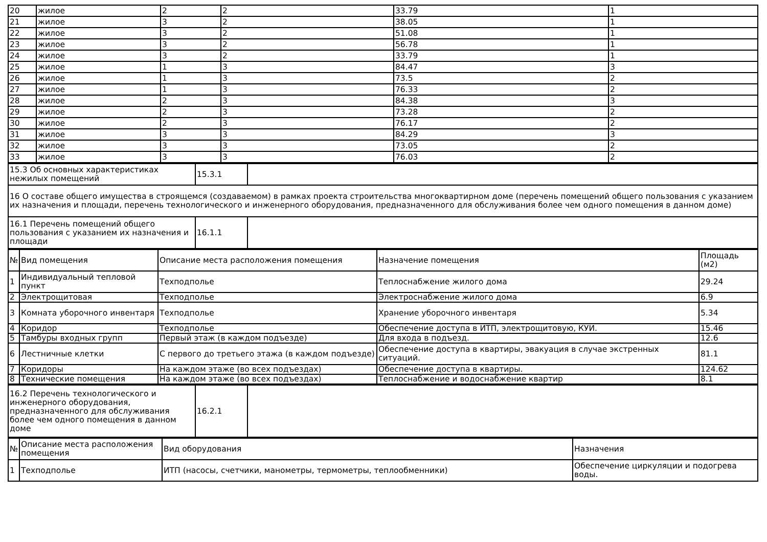| 20 | жилое | 2 | 2 | 33.79 | 1 |
| 21 | жилое | 3 | 2 | 38.05 | 1 |
| 22 | жилое | 3 | 2 | 51.08 | 1 |
| 23 | жилое | 3 | 2 | 56.78 | 1 |
| 24 | жилое | 3 | 2 | 33.79 | 1 |
| 25 | жилое | 1 | 3 | 84.47 | 3 |
| 26 | жилое | 1 | 3 | 73.5 | 2 |
| 27 | жилое | 1 | 3 | 76.33 | 2 |
| 28 | жилое | 2 | 3 | 84.38 | 3 |
| 29 | жилое | 2 | 3 | 73.28 | 2 |
| 30 | жилое | 2 | 3 | 76.17 | 2 |
| 31 | жилое | 3 | 3 | 84.29 | 3 |
| 32 | жилое | 3 | 3 | 73.05 | 2 |
| 33 | жилое | 3 | 3 | 76.03 | 2 |
| 15.3 Об основных характеристиках нежилых помещений | 15.3.1 | |
| 16 О составе общего имущества в строящемся (создаваемом) в рамках проекта строительства многоквартирном доме (перечень помещений общего пользования с указанием их назначения и площади, перечень технологического и инженерного оборудования, предназначенного для обслуживания более чем одного помещения в данном доме) | | |
| 16.1 Перечень помещений общего пользования с указанием их назначения и площади | 16.1.1 | |
| № | Вид помещения | Описание места расположения помещения | Назначение помещения | Площадь (м2) |
| --- | --- | --- | --- | --- |
| 1 | Индивидуальный тепловой пункт | Техподполье | Теплоснабжение жилого дома | 29.24 |
| 2 | Электрощитовая | Техподполье | Электроснабжение жилого дома | 6.9 |
| 3 | Комната уборочного инвентаря | Техподполье | Хранение уборочного инвентаря | 5.34 |
| 4 | Коридор | Техподполье | Обеспечение доступа в ИТП, электрощитовую, КУИ. | 15.46 |
| 5 | Тамбуры входных групп | Первый этаж (в каждом подъезде) | Для входа в подъезд. | 12.6 |
| 6 | Лестничные клетки | С первого до третьего этажа (в каждом подъезде) | Обеспечение доступа в квартиры, эвакуация в случае экстренных ситуаций. | 81.1 |
| 7 | Коридоры | На каждом этаже (во всех подъездах) | Обеспечение доступа в квартиры. | 124.62 |
| 8 | Технические помещения | На каждом этаже (во всех подъездах) | Теплоснабжение и водоснабжение квартир | 8.1 |
| 16.2 Перечень технологического и инженерного оборудования, предназначенного для обслуживания более чем одного помещения в данном доме | 16.2.1 | |
| № | Описание места расположения помещения | Вид оборудования | Назначения |
| --- | --- | --- | --- |
| 1 | Техподполье | ИТП (насосы, счетчики, манометры, термометры, теплообменники) | Обеспечение циркуляции и подогрева воды. |